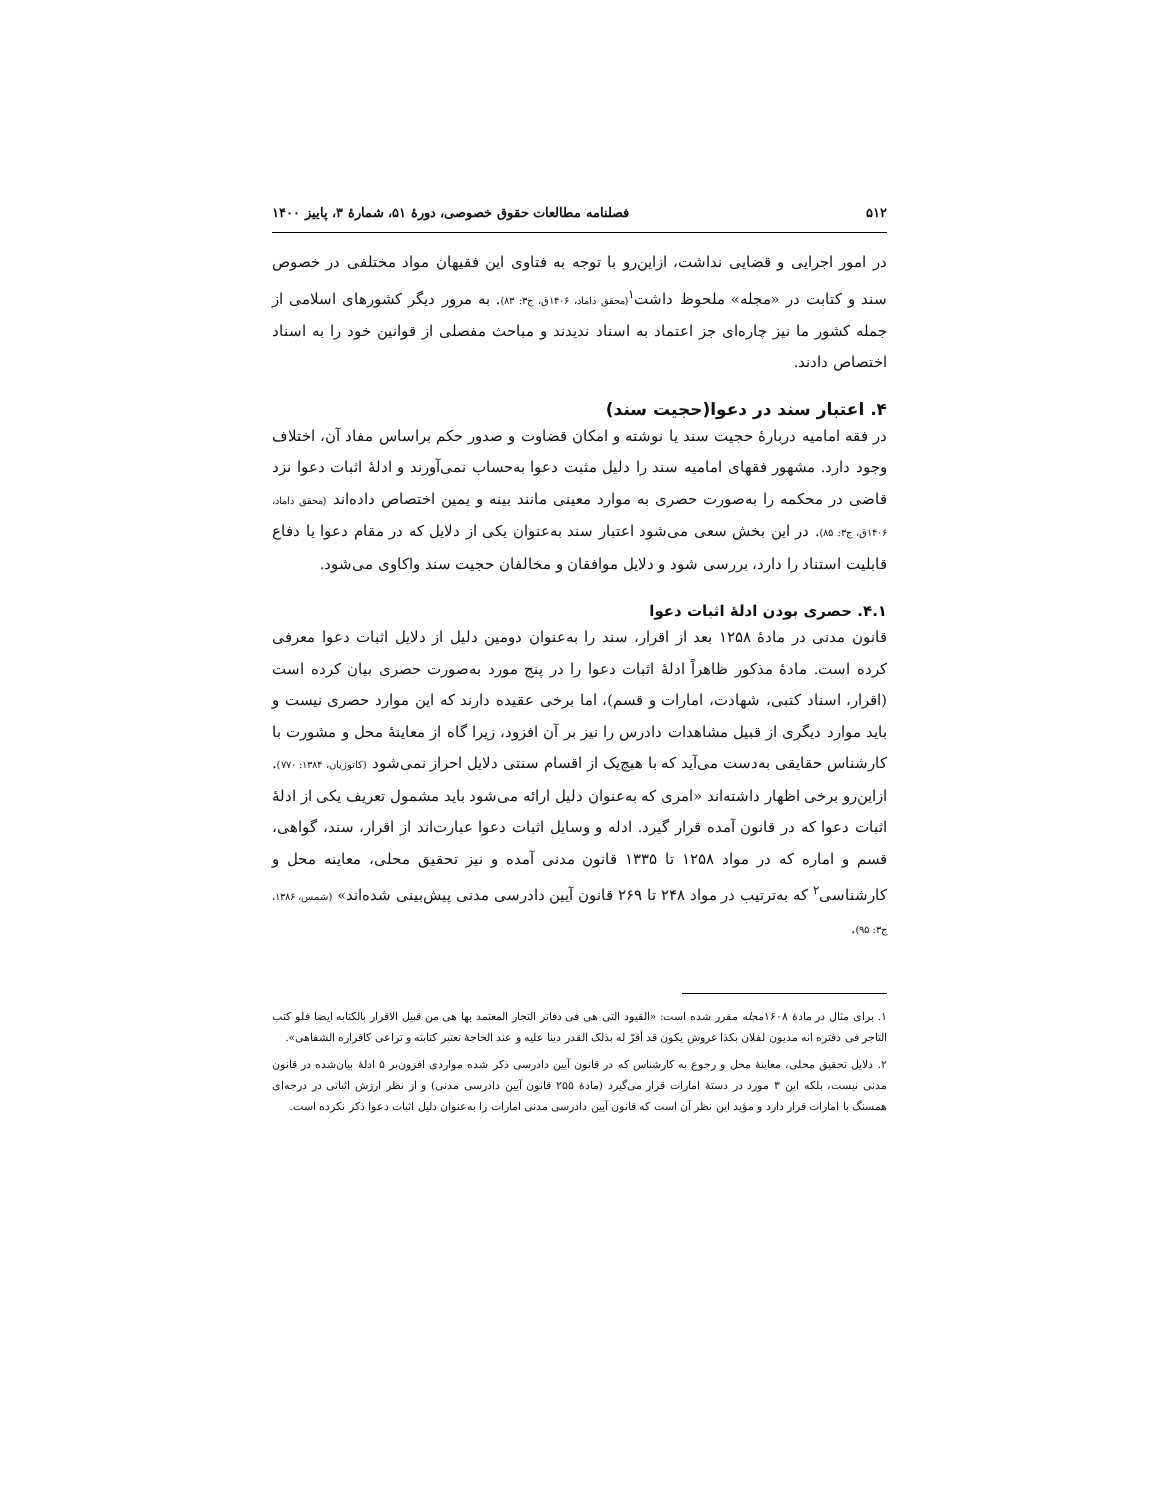۵۱۲ فصلنامه مطالعات حقوق خصوصی، دورۀ ۵۱، شمارۀ ۳، پاییز ۱۴۰۰
در امور اجرایی و قضایی نداشت، ازاین‌رو با توجه به فتاوی این فقیهان مواد مختلفی در خصوص سند و کتابت در «مجله» ملحوظ داشت<sup>۱</sup>(محقق داماد، ۱۴۰۶ق، ج۳: ۸۳). به مرور دیگر کشورهای اسلامی از جمله کشور ما نیز چاره‌ای جز اعتماد به اسناد ندیدند و مباحث مفصلی از قوانین خود را به اسناد اختصاص دادند.
۴. اعتبار سند در دعوا(حجیت سند)
در فقه امامیه دربارۀ حجیت سند یا نوشته و امکان قضاوت و صدور حکم براساس مفاد آن، اختلاف وجود دارد. مشهور فقهای امامیه سند را دلیل مثبت دعوا به‌حساب نمی‌آورند و ادلۀ اثبات دعوا نزد قاضی در محکمه را به‌صورت حصری به موارد معینی مانند بینه و یمین اختصاص داده‌اند (محقق داماد، ۱۴۰۶ق، ج۳: ۸۵). در این بخش سعی می‌شود اعتبار سند به‌عنوان یکی از دلایل که در مقام دعوا یا دفاع قابلیت استناد را دارد، بررسی شود و دلایل موافقان و مخالفان حجیت سند واکاوی می‌شود.
۴.۱. حصری بودن ادلۀ اثبات دعوا
قانون مدنی در مادۀ ۱۲۵۸ بعد از اقرار، سند را به‌عنوان دومین دلیل از دلایل اثبات دعوا معرفی کرده است. مادۀ مذکور ظاهراً ادلۀ اثبات دعوا را در پنج مورد به‌صورت حصری بیان کرده است (اقرار، اسناد کتبی، شهادت، امارات و قسم)، اما برخی عقیده دارند که این موارد حصری نیست و باید موارد دیگری از قبیل مشاهدات دادرس را نیز بر آن افزود، زیرا گاه از معاینۀ محل و مشورت با کارشناس حقایقی به‌دست می‌آید که با هیچ‌یک از اقسام سنتی دلایل احراز نمی‌شود (کاتوزیان، ۱۳۸۴: ۷۷۰). ازاین‌رو برخی اظهار داشته‌اند «امری که به‌عنوان دلیل ارائه می‌شود باید مشمول تعریف یکی از ادلۀ اثبات دعوا که در قانون آمده قرار گیرد. ادله و وسایل اثبات دعوا عبارت‌اند از اقرار، سند، گواهی، قسم و اماره که در مواد ۱۲۵۸ تا ۱۳۳۵ قانون مدنی آمده و نیز تحقیق محلی، معاینه محل و کارشناسی<sup>۲</sup> که به‌ترتیب در مواد ۲۴۸ تا ۲۶۹ قانون آیین دادرسی مدنی پیش‌بینی شده‌اند» (شمس، ۱۳۸۶، ج۳: ۹۵).
۱. برای مثال در مادۀ ۱۶۰۸مجله مقرر شده است: «القیود التی هی فی دفاتر التجار المعتمد بها هی من قبیل الاقرار بالکتابه ایضا فلو کتب التاجر فی دفتره انه مدیون لفلان بکذا غروش یکون قد أقرّ له بذلک القدر دینا علیه و عند الحاجۀ تعتبر کتابته و تراعی کاقراره الشفاهی».
۲. دلایل تحقیق محلی، معاینۀ محل و رجوع به کارشناس که در قانون آیین دادرسی ذکر شده مواردی افزون‌بر ۵ ادلۀ بیان‌شده در قانون مدنی نیست، بلکه این ۳ مورد در دستۀ امارات قرار می‌گیرد (مادۀ ۲۵۵ قانون آیین دادرسی مدنی) و از نظر ارزش اثباتی در درجه‌ای همسنگ با امارات قرار دارد و مؤید این نظر آن است که قانون آیین دادرسی مدنی امارات را به‌عنوان دلیل اثبات دعوا ذکر نکرده است.